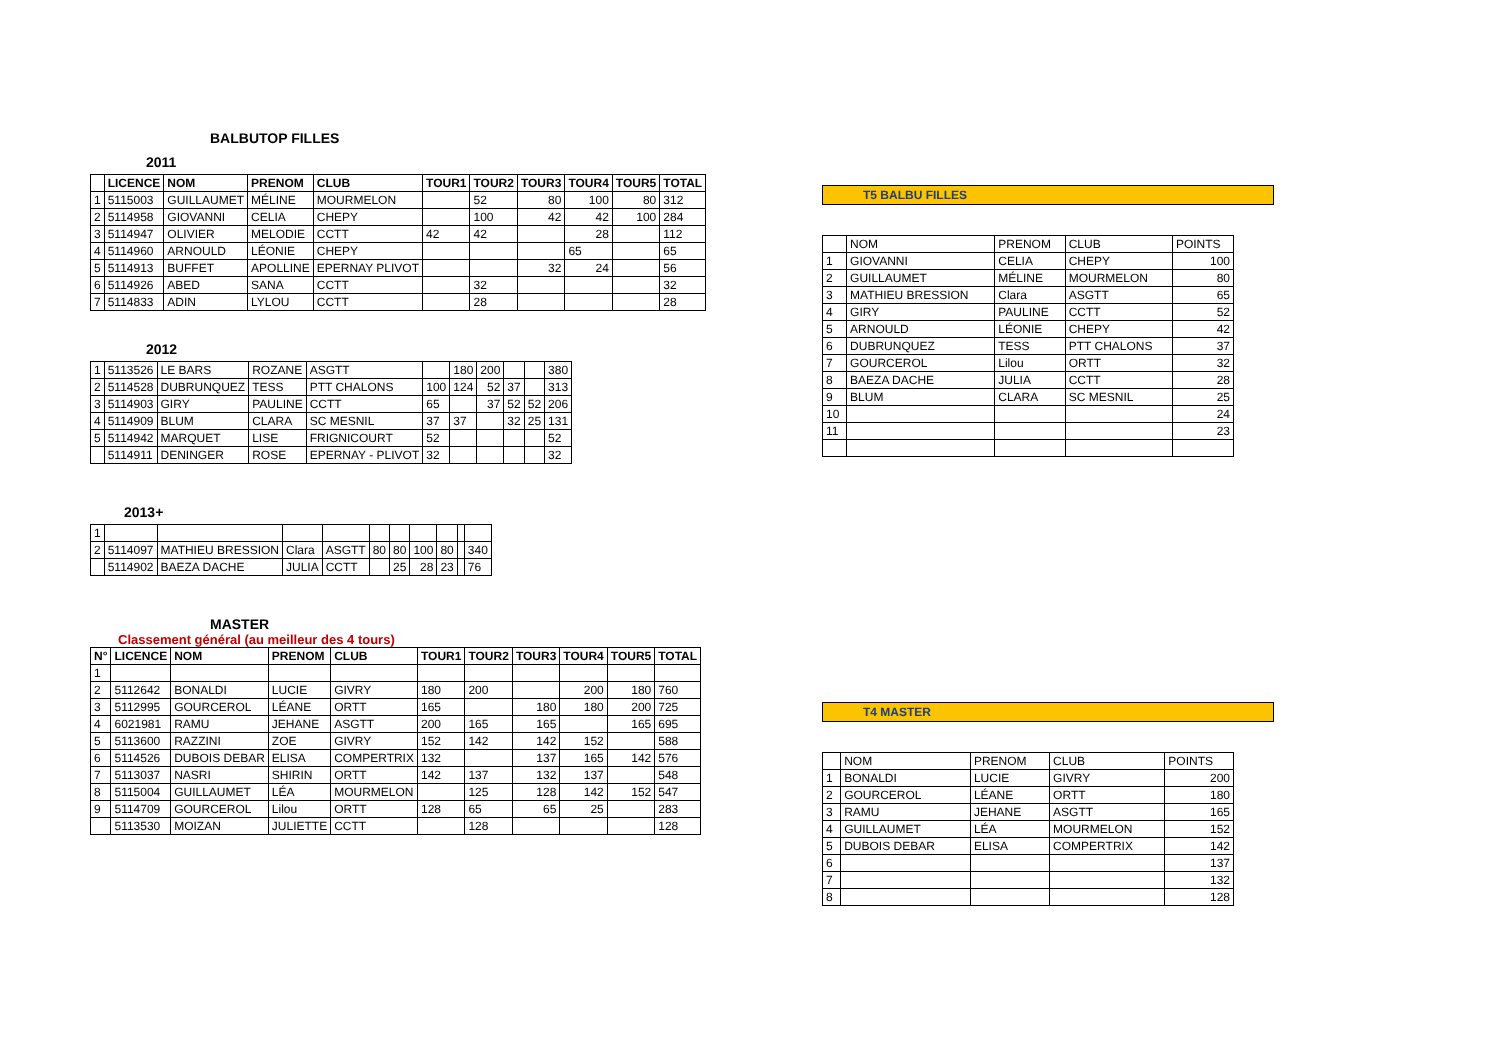BALBUTOP FILLES
2011
| | LICENCE | NOM | PRENOM | CLUB | TOUR1 | TOUR2 | TOUR3 | TOUR4 | TOUR5 | TOTAL |
| --- | --- | --- | --- | --- | --- | --- | --- | --- | --- | --- |
| 1 | 5115003 | GUILLAUMET | MÉLINE | MOURMELON | | 52 | 80 | 100 | 80 | 312 |
| 2 | 5114958 | GIOVANNI | CELIA | CHEPY | | 100 | 42 | 42 | 100 | 284 |
| 3 | 5114947 | OLIVIER | MELODIE | CCTT | 42 | 42 | | 28 | | 112 |
| 4 | 5114960 | ARNOULD | LÉONIE | CHEPY | | | | 65 | | 65 |
| 5 | 5114913 | BUFFET | APOLLINE | EPERNAY PLIVOT | | | 32 | 24 | | 56 |
| 6 | 5114926 | ABED | SANA | CCTT | | 32 | | | | 32 |
| 7 | 5114833 | ADIN | LYLOU | CCTT | | 28 | | | | 28 |
2012
| 1 | 5113526 | LE BARS | ROZANE | ASGTT | | 180 | 200 | | | 380 |
| 2 | 5114528 | DUBRUNQUEZ | TESS | PTT CHALONS | 100 | 124 | 52 | 37 | | 313 |
| 3 | 5114903 | GIRY | PAULINE | CCTT | 65 | | 37 | 52 | 52 | 206 |
| 4 | 5114909 | BLUM | CLARA | SC MESNIL | 37 | 37 | | 32 | 25 | 131 |
| 5 | 5114942 | MARQUET | LISE | FRIGNICOURT | 52 | | | | | 52 |
| | 5114911 | DENINGER | ROSE | EPERNAY - PLIVOT | 32 | | | | | 32 |
2013+
| 1 | | | | | | | | | | |
| 2 | 5114097 | MATHIEU BRESSION | Clara | ASGTT | 80 | 80 | 100 | 80 | | 340 |
| | 5114902 | BAEZA DACHE | JULIA | CCTT | | 25 | 28 | 23 | | 76 |
MASTER
Classement général (au meilleur des 4 tours)
| N° | LICENCE | NOM | PRENOM | CLUB | TOUR1 | TOUR2 | TOUR3 | TOUR4 | TOUR5 | TOTAL |
| --- | --- | --- | --- | --- | --- | --- | --- | --- | --- | --- |
| 1 | | | | | | | | | | |
| 2 | 5112642 | BONALDI | LUCIE | GIVRY | 180 | 200 | | 200 | 180 | 760 |
| 3 | 5112995 | GOURCEROL | LÉANE | ORTT | 165 | | 180 | 180 | 200 | 725 |
| 4 | 6021981 | RAMU | JEHANE | ASGTT | 200 | 165 | 165 | | 165 | 695 |
| 5 | 5113600 | RAZZINI | ZOE | GIVRY | 152 | 142 | 142 | 152 | | 588 |
| 6 | 5114526 | DUBOIS DEBAR | ELISA | COMPERTRIX | 132 | | 137 | 165 | 142 | 576 |
| 7 | 5113037 | NASRI | SHIRIN | ORTT | 142 | 137 | 132 | 137 | | 548 |
| 8 | 5115004 | GUILLAUMET | LÉA | MOURMELON | | 125 | 128 | 142 | 152 | 547 |
| 9 | 5114709 | GOURCEROL | Lilou | ORTT | 128 | 65 | 65 | 25 | | 283 |
| | 5113530 | MOIZAN | JULIETTE | CCTT | | 128 | | | | 128 |
T5 BALBU FILLES
| | NOM | PRENOM | CLUB | POINTS |
| 1 | GIOVANNI | CELIA | CHEPY | 100 |
| 2 | GUILLAUMET | MÉLINE | MOURMELON | 80 |
| 3 | MATHIEU BRESSION | Clara | ASGTT | 65 |
| 4 | GIRY | PAULINE | CCTT | 52 |
| 5 | ARNOULD | LÉONIE | CHEPY | 42 |
| 6 | DUBRUNQUEZ | TESS | PTT CHALONS | 37 |
| 7 | GOURCEROL | Lilou | ORTT | 32 |
| 8 | BAEZA DACHE | JULIA | CCTT | 28 |
| 9 | BLUM | CLARA | SC MESNIL | 25 |
| 10 | | | | 24 |
| 11 | | | | 23 |
T4 MASTER
| | NOM | PRENOM | CLUB | POINTS |
| 1 | BONALDI | LUCIE | GIVRY | 200 |
| 2 | GOURCEROL | LÉANE | ORTT | 180 |
| 3 | RAMU | JEHANE | ASGTT | 165 |
| 4 | GUILLAUMET | LÉA | MOURMELON | 152 |
| 5 | DUBOIS DEBAR | ELISA | COMPERTRIX | 142 |
| 6 | | | | 137 |
| 7 | | | | 132 |
| 8 | | | | 128 |